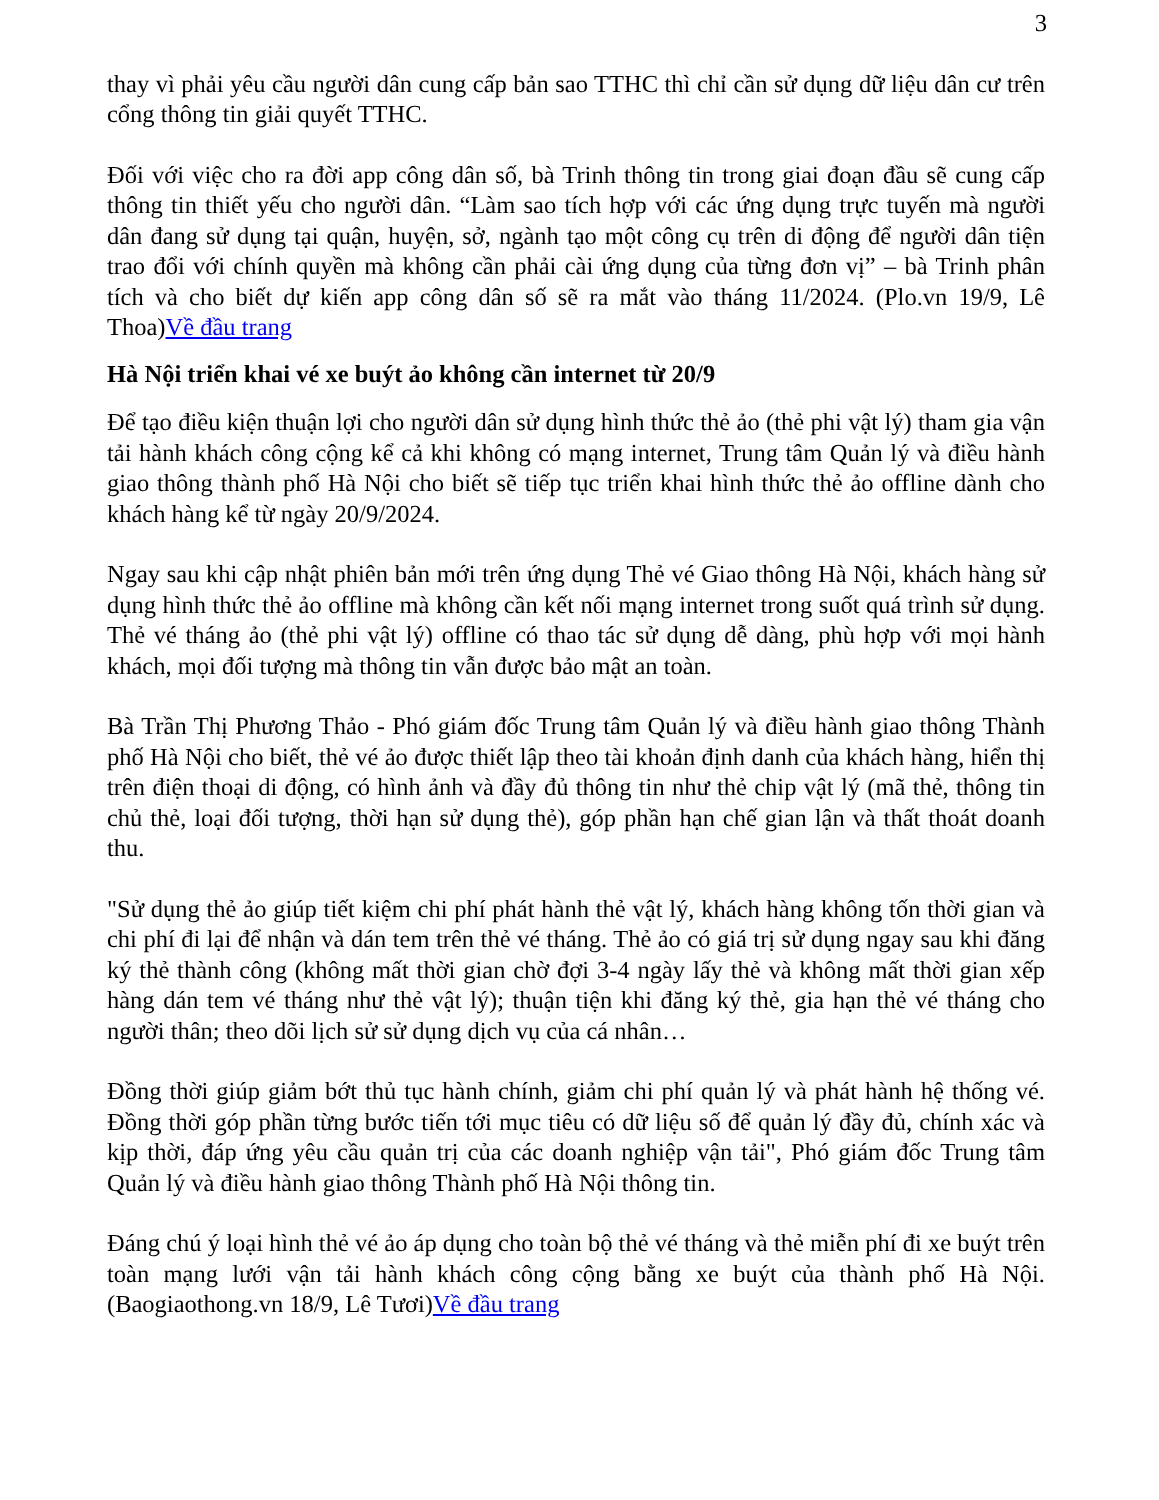3
thay vì phải yêu cầu người dân cung cấp bản sao TTHC thì chỉ cần sử dụng dữ liệu dân cư trên cổng thông tin giải quyết TTHC.
Đối với việc cho ra đời app công dân số, bà Trinh thông tin trong giai đoạn đầu sẽ cung cấp thông tin thiết yếu cho người dân. “Làm sao tích hợp với các ứng dụng trực tuyến mà người dân đang sử dụng tại quận, huyện, sở, ngành tạo một công cụ trên di động để người dân tiện trao đổi với chính quyền mà không cần phải cài ứng dụng của từng đơn vị” – bà Trinh phân tích và cho biết dự kiến app công dân số sẽ ra mắt vào tháng 11/2024. (Plo.vn 19/9, Lê Thoa)Về đầu trang
Hà Nội triển khai vé xe buýt ảo không cần internet từ 20/9
Để tạo điều kiện thuận lợi cho người dân sử dụng hình thức thẻ ảo (thẻ phi vật lý) tham gia vận tải hành khách công cộng kể cả khi không có mạng internet, Trung tâm Quản lý và điều hành giao thông thành phố Hà Nội cho biết sẽ tiếp tục triển khai hình thức thẻ ảo offline dành cho khách hàng kể từ ngày 20/9/2024.
Ngay sau khi cập nhật phiên bản mới trên ứng dụng Thẻ vé Giao thông Hà Nội, khách hàng sử dụng hình thức thẻ ảo offline mà không cần kết nối mạng internet trong suốt quá trình sử dụng. Thẻ vé tháng ảo (thẻ phi vật lý) offline có thao tác sử dụng dễ dàng, phù hợp với mọi hành khách, mọi đối tượng mà thông tin vẫn được bảo mật an toàn.
Bà Trần Thị Phương Thảo - Phó giám đốc Trung tâm Quản lý và điều hành giao thông Thành phố Hà Nội cho biết, thẻ vé ảo được thiết lập theo tài khoản định danh của khách hàng, hiển thị trên điện thoại di động, có hình ảnh và đầy đủ thông tin như thẻ chip vật lý (mã thẻ, thông tin chủ thẻ, loại đối tượng, thời hạn sử dụng thẻ), góp phần hạn chế gian lận và thất thoát doanh thu.
"Sử dụng thẻ ảo giúp tiết kiệm chi phí phát hành thẻ vật lý, khách hàng không tốn thời gian và chi phí đi lại để nhận và dán tem trên thẻ vé tháng. Thẻ ảo có giá trị sử dụng ngay sau khi đăng ký thẻ thành công (không mất thời gian chờ đợi 3-4 ngày lấy thẻ và không mất thời gian xếp hàng dán tem vé tháng như thẻ vật lý); thuận tiện khi đăng ký thẻ, gia hạn thẻ vé tháng cho người thân; theo dõi lịch sử sử dụng dịch vụ của cá nhân…
Đồng thời giúp giảm bớt thủ tục hành chính, giảm chi phí quản lý và phát hành hệ thống vé. Đồng thời góp phần từng bước tiến tới mục tiêu có dữ liệu số để quản lý đầy đủ, chính xác và kịp thời, đáp ứng yêu cầu quản trị của các doanh nghiệp vận tải", Phó giám đốc Trung tâm Quản lý và điều hành giao thông Thành phố Hà Nội thông tin.
Đáng chú ý loại hình thẻ vé ảo áp dụng cho toàn bộ thẻ vé tháng và thẻ miễn phí đi xe buýt trên toàn mạng lưới vận tải hành khách công cộng bằng xe buýt của thành phố Hà Nội. (Baogiaothong.vn 18/9, Lê Tươi)Về đầu trang